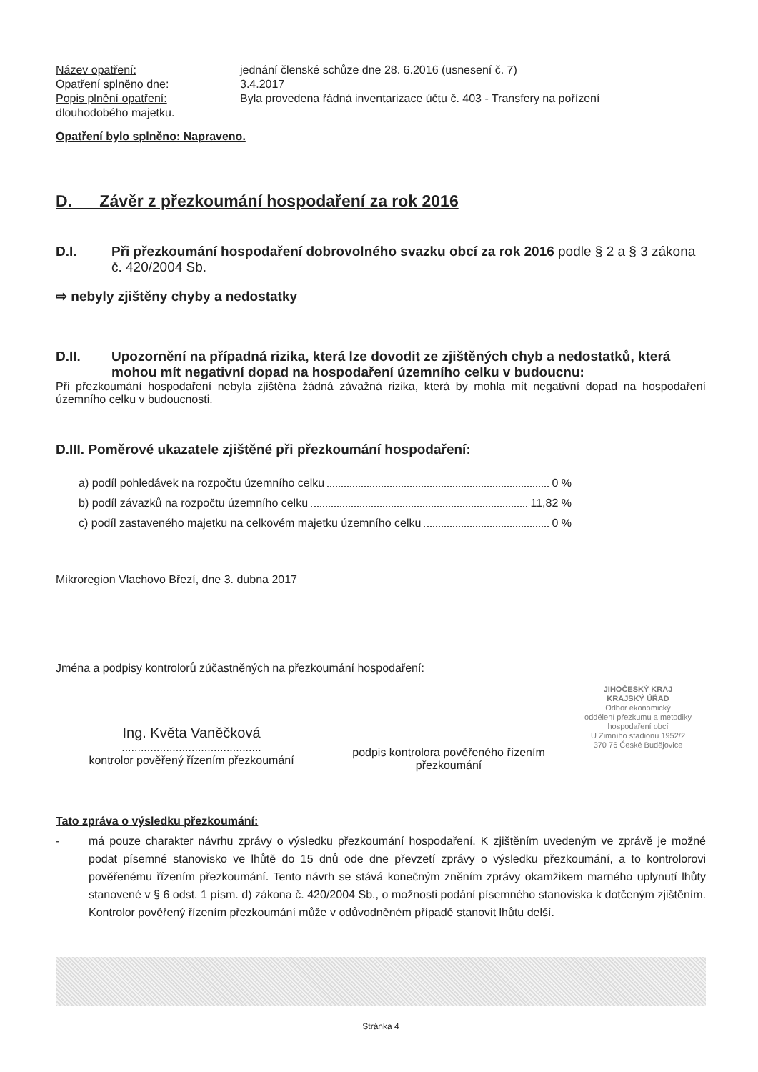Název opatření: jednání členské schůze dne 28. 6.2016 (usnesení č. 7)
Opatření splněno dne: 3.4.2017
Popis plnění opatření: Byla provedena řádná inventarizace účtu č. 403 - Transfery na pořízení
dlouhodobého majetku.
Opatření bylo splněno: Napraveno.
D. Závěr z přezkoumání hospodaření za rok 2016
D.I. Při přezkoumání hospodaření dobrovolného svazku obcí za rok 2016 podle § 2 a § 3 zákona č. 420/2004 Sb.
⇨ nebyly zjištěny chyby a nedostatky
D.II. Upozornění na případná rizika, která lze dovodit ze zjištěných chyb a nedostatků, která mohou mít negativní dopad na hospodaření územního celku v budoucnu:
Při přezkoumání hospodaření nebyla zjištěna žádná závažná rizika, která by mohla mít negativní dopad na hospodaření územního celku v budoucnosti.
D.III. Poměrové ukazatele zjištěné při přezkoumání hospodaření:
a) podíl pohledávek na rozpočtu územního celku 0 %
b) podíl závazků na rozpočtu územního celku 11,82 %
c) podíl zastaveného majetku na celkovém majetku územního celku 0 %
Mikroregion Vlachovo Březí, dne 3. dubna 2017
Jména a podpisy kontrolorů zúčastněných na přezkoumání hospodaření:
Ing. Květa Vaněčková
............................................
kontrolor pověřený řízením přezkoumání
podpis kontrolora pověřeného řízením přezkoumání
JIHOČESKÝ KRAJ
KRAJSKÝ ÚŘAD
Odbor ekonomický
oddělení přezkumu a metodiky
hospodaření obcí
U Zimního stadionu 1952/2
370 76 České Budějovice
Tato zpráva o výsledku přezkoumání:
- má pouze charakter návrhu zprávy o výsledku přezkoumání hospodaření. K zjištěním uvedeným ve zprávě je možné podat písemné stanovisko ve lhůtě do 15 dnů ode dne převzetí zprávy o výsledku přezkoumání, a to kontrolorovi pověřenému řízením přezkoumání. Tento návrh se stává konečným zněním zprávy okamžikem marného uplynutí lhůty stanovené v § 6 odst. 1 písm. d) zákona č. 420/2004 Sb., o možnosti podání písemného stanoviska k dotčeným zjištěním. Kontrolor pověřený řízením přezkoumání může v odůvodněném případě stanovit lhůtu delší.
Stránka 4